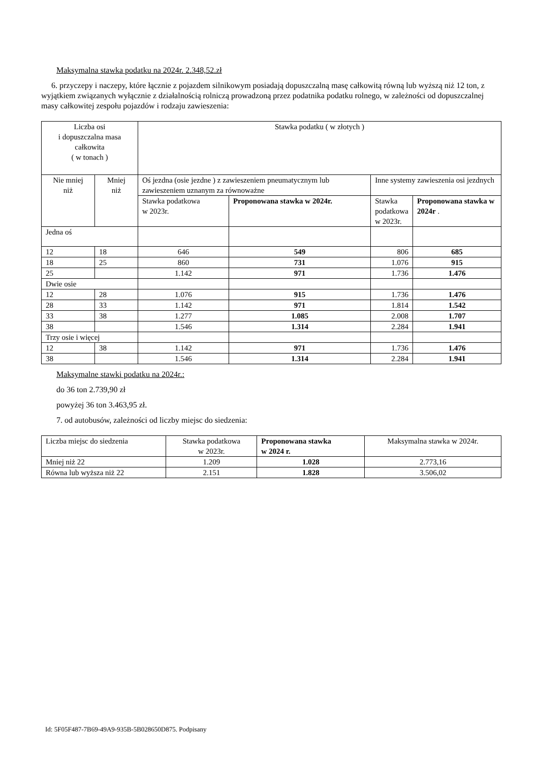Maksymalna stawka podatku na 2024r. 2.348,52.zł
6. przyczepy i naczepy, które łącznie z pojazdem silnikowym posiadają dopuszczalną masę całkowitą równą lub wyższą niż 12 ton, z wyjątkiem związanych wyłącznie z działalnością rolniczą prowadzoną przez podatnika podatku rolnego, w zależności od dopuszczalnej masy całkowitej zespołu pojazdów i rodzaju zawieszenia:
| Liczba osi i dopuszczalna masa całkowita ( w tonach ) | | Stawka podatku ( w złotych ) | | | |
| --- | --- | --- | --- | --- | --- |
| Nie mniej niż | Mniej niż | Oś jezdna (osie jezdne ) z zawieszeniem pneumatycznym lub zawieszeniem uznanym za równoważne | | Inne systemy zawieszenia osi jezdnych | |
| | | Stawka podatkowa w 2023r. | Proponowana stawka w 2024r. | Stawka podatkowa w 2023r. | Proponowana stawka w 2024r . |
| Jedna oś | | | | | |
| 12 | 18 | 646 | 549 | 806 | 685 |
| 18 | 25 | 860 | 731 | 1.076 | 915 |
| 25 | | 1.142 | 971 | 1.736 | 1.476 |
| Dwie osie | | | | | |
| 12 | 28 | 1.076 | 915 | 1.736 | 1.476 |
| 28 | 33 | 1.142 | 971 | 1.814 | 1.542 |
| 33 | 38 | 1.277 | 1.085 | 2.008 | 1.707 |
| 38 | | 1.546 | 1.314 | 2.284 | 1.941 |
| Trzy osie i więcej | | | | | |
| 12 | 38 | 1.142 | 971 | 1.736 | 1.476 |
| 38 | | 1.546 | 1.314 | 2.284 | 1.941 |
Maksymalne stawki podatku na 2024r.:
do 36 ton 2.739,90 zł
powyżej 36 ton 3.463,95 zł.
7. od autobusów, zależności od liczby miejsc do siedzenia:
| Liczba miejsc do siedzenia | Stawka podatkowa w 2023r. | Proponowana stawka w 2024 r. | Maksymalna stawka w 2024r. |
| --- | --- | --- | --- |
| Mniej niż 22 | 1.209 | 1.028 | 2.773,16 |
| Równa lub wyższa niż 22 | 2.151 | 1.828 | 3.506,02 |
Id: 5F05F487-7B69-49A9-935B-5B028650D875. Podpisany